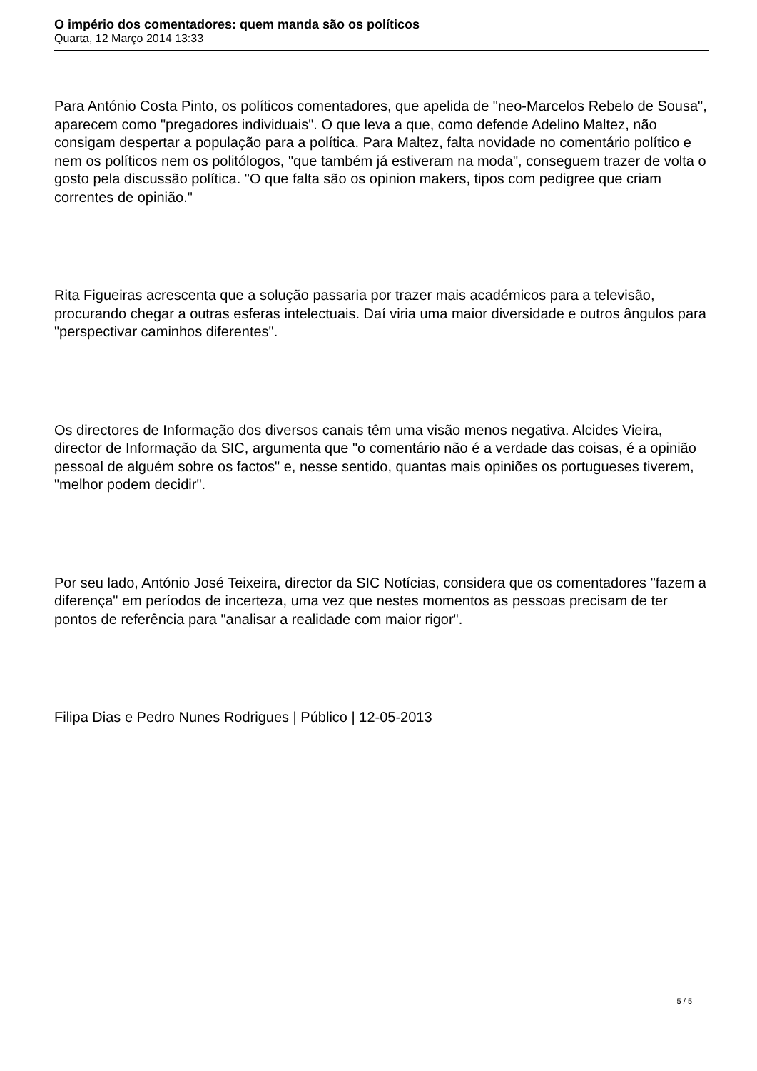O império dos comentadores: quem manda são os políticos
Quarta, 12 Março 2014 13:33
Para António Costa Pinto, os políticos comentadores, que apelida de "neo-Marcelos Rebelo de Sousa", aparecem como "pregadores individuais". O que leva a que, como defende Adelino Maltez, não consigam despertar a população para a política. Para Maltez, falta novidade no comentário político e nem os políticos nem os politólogos, "que também já estiveram na moda", conseguem trazer de volta o gosto pela discussão política. "O que falta são os opinion makers, tipos com pedigree que criam correntes de opinião."
Rita Figueiras acrescenta que a solução passaria por trazer mais académicos para a televisão, procurando chegar a outras esferas intelectuais. Daí viria uma maior diversidade e outros ângulos para "perspectivar caminhos diferentes".
Os directores de Informação dos diversos canais têm uma visão menos negativa. Alcides Vieira, director de Informação da SIC, argumenta que "o comentário não é a verdade das coisas, é a opinião pessoal de alguém sobre os factos" e, nesse sentido, quantas mais opiniões os portugueses tiverem, "melhor podem decidir".
Por seu lado, António José Teixeira, director da SIC Notícias, considera que os comentadores "fazem a diferença" em períodos de incerteza, uma vez que nestes momentos as pessoas precisam de ter pontos de referência para "analisar a realidade com maior rigor".
Filipa Dias e Pedro Nunes Rodrigues | Público | 12-05-2013
5 / 5